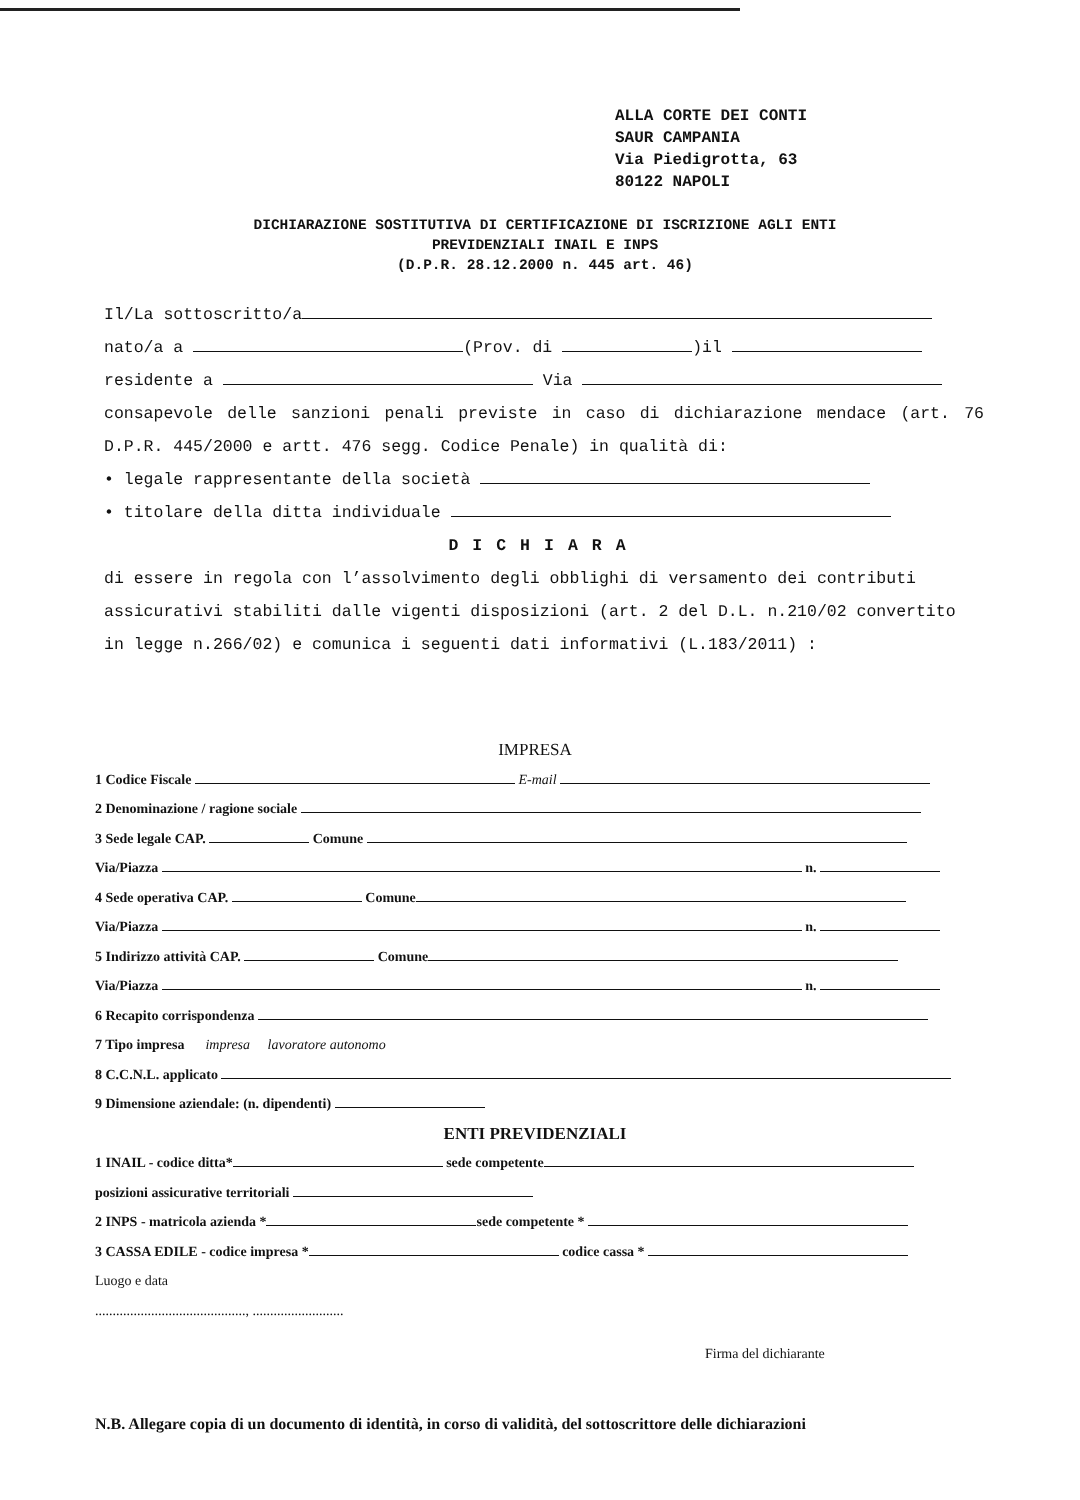ALLA CORTE DEI CONTI
SAUR CAMPANIA
Via Piedigrotta, 63
80122 NAPOLI
DICHIARAZIONE SOSTITUTIVA DI CERTIFICAZIONE DI ISCRIZIONE AGLI ENTI
PREVIDENZIALI INAIL E INPS
(D.P.R. 28.12.2000 n. 445 art. 46)
Il/La sottoscritto/a
nato/a a (Prov. di )il
residente a Via
consapevole delle sanzioni penali previste in caso di dichiarazione mendace (art. 76 D.P.R. 445/2000 e artt. 476 segg. Codice Penale) in qualità di:
• legale rappresentante della società
• titolare della ditta individuale
DICHIARA
di essere in regola con l’assolvimento degli obblighi di versamento dei contributi assicurativi stabiliti dalle vigenti disposizioni (art. 2 del D.L. n.210/02 convertito in legge n.266/02) e comunica i seguenti dati informativi (L.183/2011) :
IMPRESA
1 Codice Fiscale E-mail
2 Denominazione / ragione sociale
3 Sede legale CAP. Comune
Via/Piazza n.
4 Sede operativa CAP. Comune
Via/Piazza n.
5 Indirizzo attività CAP. Comune
Via/Piazza n.
6 Recapito corrispondenza
7 Tipo impresa impresa lavoratore autonomo
8 C.C.N.L. applicato
9 Dimensione aziendale: (n. dipendenti)
ENTI PREVIDENZIALI
1 INAIL - codice ditta* sede competente
posizioni assicurative territoriali
2 INPS - matricola azienda * sede competente *
3 CASSA EDILE - codice impresa * codice cassa *
Luogo e data
..........................................., ..........................
Firma del dichiarante
N.B. Allegare copia di un documento di identità, in corso di validità, del sottoscrittore delle dichiarazioni